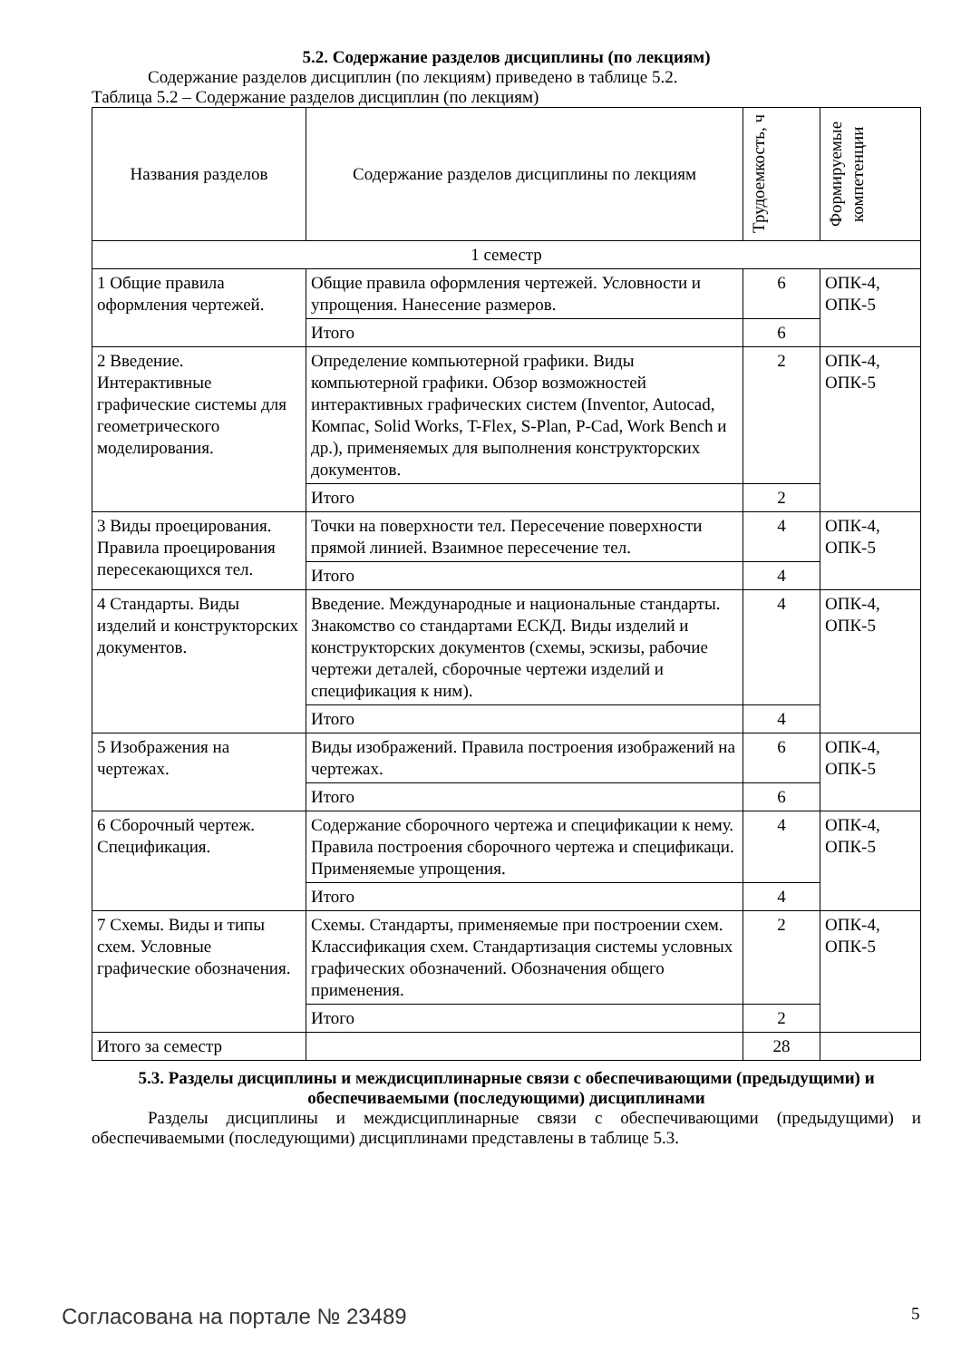5.2. Содержание разделов дисциплины (по лекциям)
Содержание разделов дисциплин (по лекциям) приведено в таблице 5.2.
Таблица 5.2 – Содержание разделов дисциплин (по лекциям)
| Названия разделов | Содержание разделов дисциплины по лекциям | Трудоемкость, ч | Формируемые компетенции |
| --- | --- | --- | --- |
| 1 семестр | | | |
| 1 Общие правила оформления чертежей. | Общие правила оформления чертежей. Условности и упрощения. Нанесение размеров. | 6 | ОПК-4, ОПК-5 |
| | Итого | 6 | |
| 2 Введение. Интерактивные графические системы для геометрического моделирования. | Определение компьютерной графики. Виды компьютерной графики. Обзор возможностей интерактивных графических систем (Inventor, Autocad, Компас, Solid Works, T-Flex, S-Plan, P-Cad, Work Bench и др.), применяемых для выполнения конструкторских документов. | 2 | ОПК-4, ОПК-5 |
| | Итого | 2 | |
| 3 Виды проецирования. Правила проецирования пересекающихся тел. | Точки на поверхности тел. Пересечение поверхности прямой линией. Взаимное пересечение тел. | 4 | ОПК-4, ОПК-5 |
| | Итого | 4 | |
| 4 Стандарты. Виды изделий и конструкторских документов. | Введение. Международные и национальные стандарты. Знакомство со стандартами ЕСКД. Виды изделий и конструкторских документов (схемы, эскизы, рабочие чертежи деталей, сборочные чертежи изделий и спецификация к ним). | 4 | ОПК-4, ОПК-5 |
| | Итого | 4 | |
| 5 Изображения на чертежах. | Виды изображений. Правила построения изображений на чертежах. | 6 | ОПК-4, ОПК-5 |
| | Итого | 6 | |
| 6 Сборочный чертеж. Спецификация. | Содержание сборочного чертежа и спецификации к нему. Правила построения сборочного чертежа и спецификаци. Применяемые упрощения. | 4 | ОПК-4, ОПК-5 |
| | Итого | 4 | |
| 7 Схемы. Виды и типы схем. Условные графические обозначения. | Схемы. Стандарты, применяемые при построении схем. Классификация схем. Стандартизация системы условных графических обозначений. Обозначения общего применения. | 2 | ОПК-4, ОПК-5 |
| | Итого | 2 | |
| Итого за семестр | | 28 | |
5.3. Разделы дисциплины и междисциплинарные связи с обеспечивающими (предыдущими) и обеспечиваемыми (последующими) дисциплинами
Разделы дисциплины и междисциплинарные связи с обеспечивающими (предыдущими) и обеспечиваемыми (последующими) дисциплинами представлены в таблице 5.3.
Согласована на портале № 23489 5